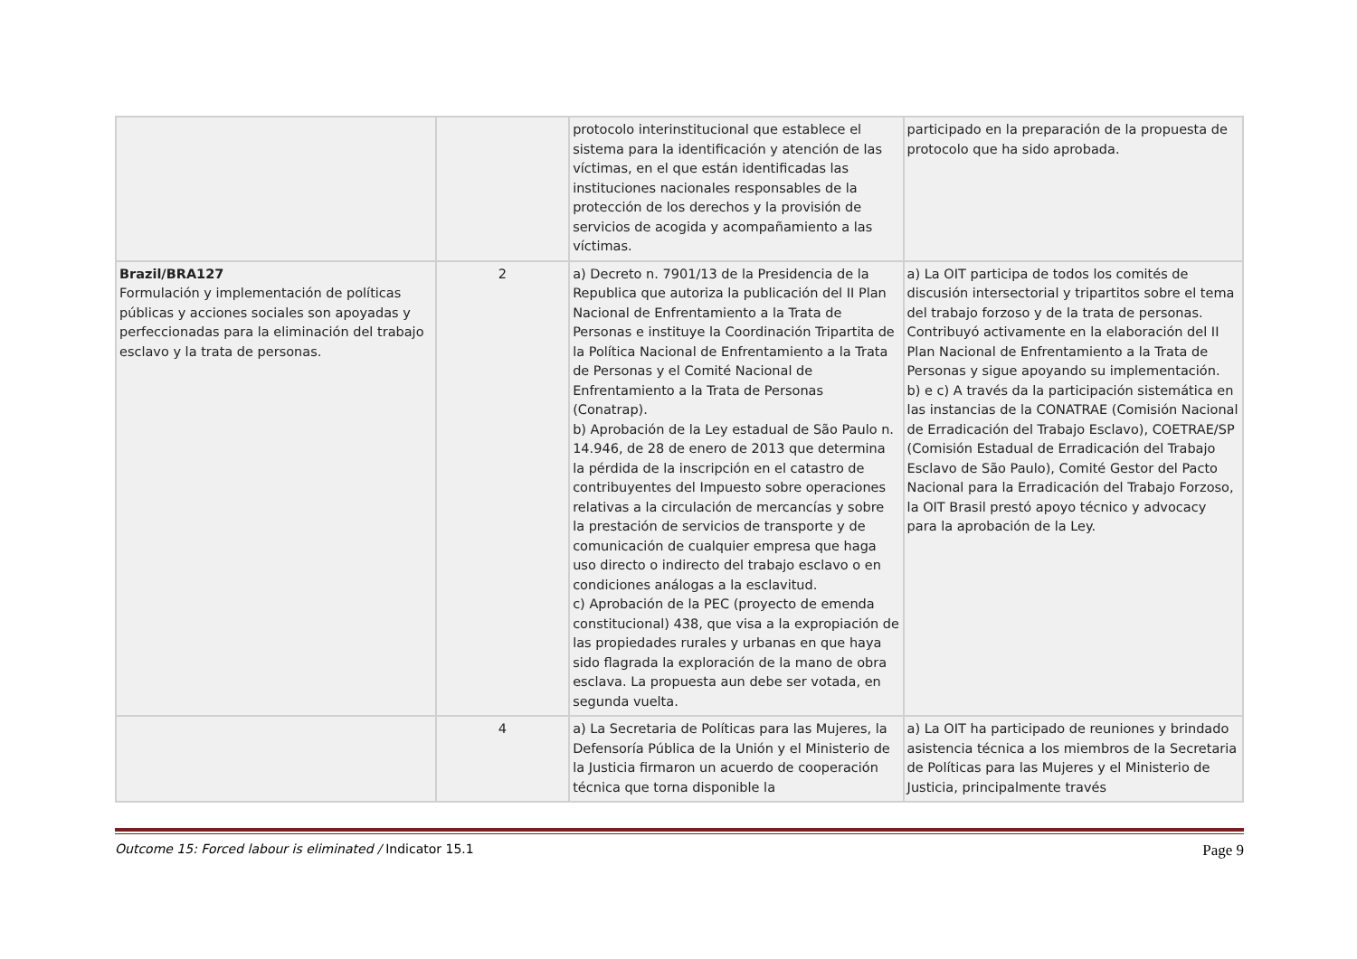| | | protocolo interinstitucional que establece el sistema para la identificación y atención de las víctimas, en el que están identificadas las instituciones nacionales responsables de la protección de los derechos y la provisión de servicios de acogida y acompañamiento a las víctimas. | participado en la preparación de la propuesta de protocolo que ha sido aprobada. |
| Brazil/BRA127 Formulación y implementación de políticas públicas y acciones sociales son apoyadas y perfeccionadas para la eliminación del trabajo esclavo y la trata de personas. | 2 | a) Decreto n. 7901/13 de la Presidencia de la Republica que autoriza la publicación del II Plan Nacional de Enfrentamiento a la Trata de Personas e instituye la Coordinación Tripartita de la Política Nacional de Enfrentamiento a la Trata de Personas y el Comité Nacional de Enfrentamiento a la Trata de Personas (Conatrap). b) Aprobación de la Ley estadual de São Paulo n. 14.946, de 28 de enero de 2013 que determina la pérdida de la inscripción en el catastro de contribuyentes del Impuesto sobre operaciones relativas a la circulación de mercancías y sobre la prestación de servicios de transporte y de comunicación de cualquier empresa que haga uso directo o indirecto del trabajo esclavo o en condiciones análogas a la esclavitud. c) Aprobación de la PEC (proyecto de emenda constitucional) 438, que visa a la expropiación de las propiedades rurales y urbanas en que haya sido flagrada la exploración de la mano de obra esclava. La propuesta aun debe ser votada, en segunda vuelta. | a) La OIT participa de todos los comités de discusión intersectorial y tripartitos sobre el tema del trabajo forzoso y de la trata de personas. Contribuyó activamente en la elaboración del II Plan Nacional de Enfrentamiento a la Trata de Personas y sigue apoyando su implementación. b) e c) A través da la participación sistemática en las instancias de la CONATRAE (Comisión Nacional de Erradicación del Trabajo Esclavo), COETRAE/SP (Comisión Estadual de Erradicación del Trabajo Esclavo de São Paulo), Comité Gestor del Pacto Nacional para la Erradicación del Trabajo Forzoso, la OIT Brasil prestó apoyo técnico y advocacy para la aprobación de la Ley. |
| | 4 | a) La Secretaria de Políticas para las Mujeres, la Defensoría Pública de la Unión y el Ministerio de la Justicia firmaron un acuerdo de cooperación técnica que torna disponible la | a) La OIT ha participado de reuniones y brindado asistencia técnica a los miembros de la Secretaria de Políticas para las Mujeres y el Ministerio de Justicia, principalmente través |
Outcome 15: Forced labour is eliminated / Indicator 15.1 Page 9